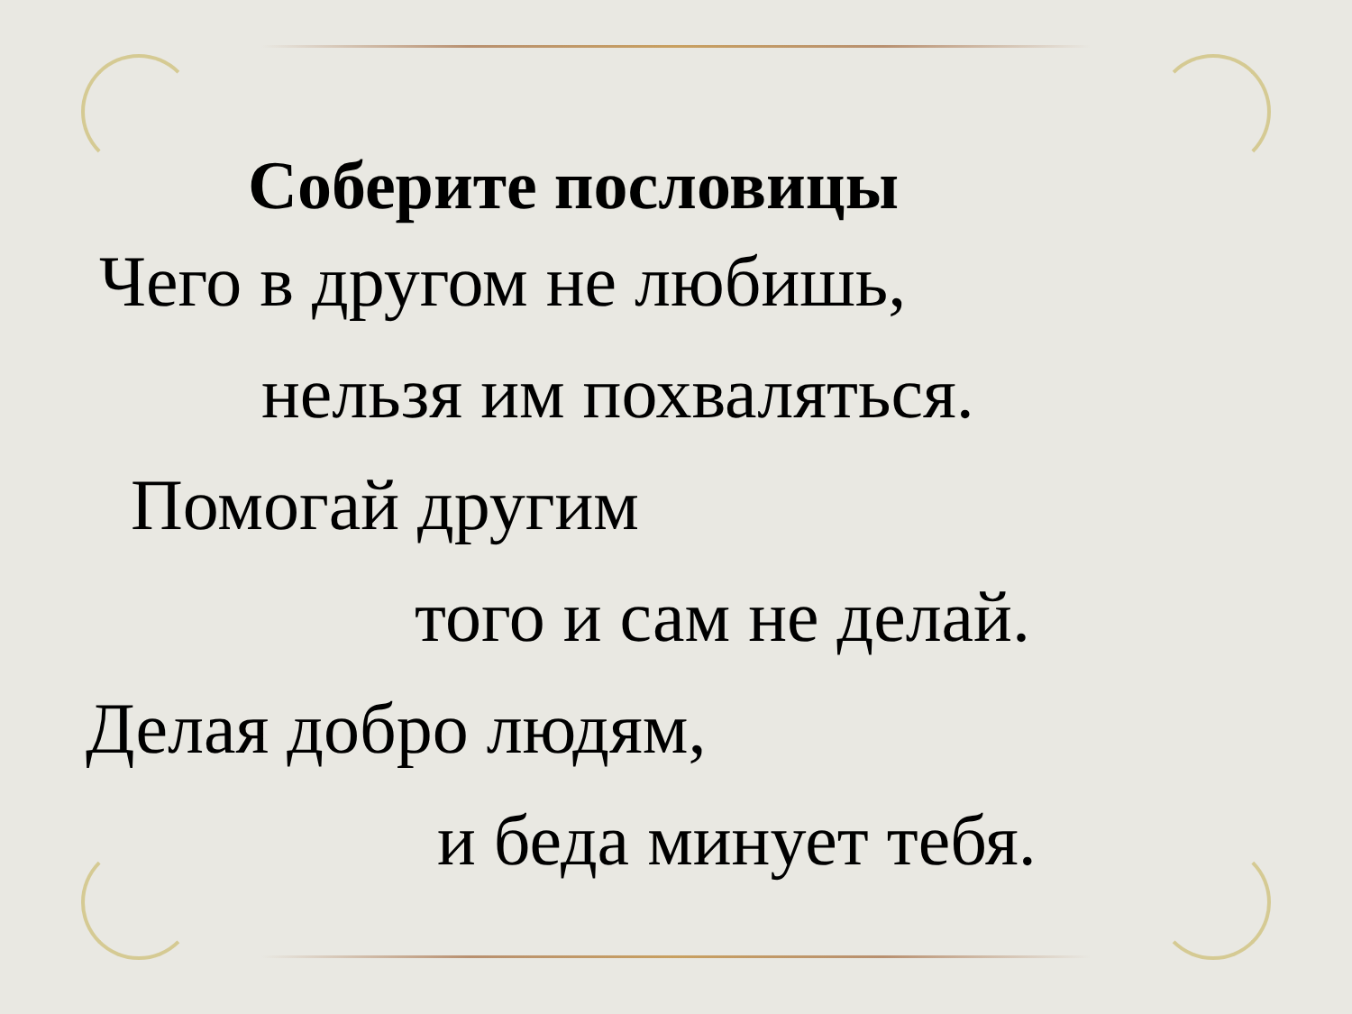Соберите пословицы
Чего в другом не любишь,
нельзя им похваляться.
Помогай другим
того и сам не делай.
Делая добро людям,
и беда минует тебя.